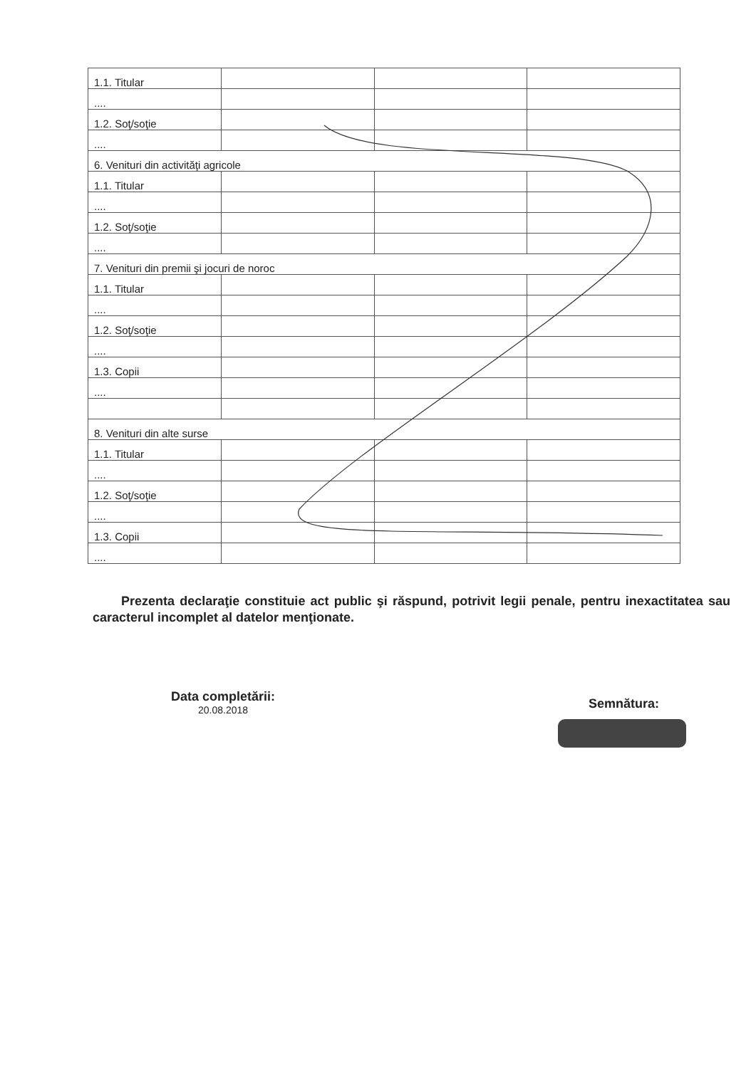| 1.1. Titular | | | |
| .... | | | |
| 1.2. Soţ/soţie | | | |
| .... | | | |
| 6. Venituri din activităţi agricole | | | |
| 1.1. Titular | | | |
| .... | | | |
| 1.2. Soţ/soţie | | | |
| .... | | | |
| 7. Venituri din premii şi jocuri de noroc | | | |
| 1.1. Titular | | | |
| .... | | | |
| 1.2. Soţ/soţie | | | |
| .... | | | |
| 1.3. Copii | | | |
| .... | | | |
| 8. Venituri din alte surse | | | |
| 1.1. Titular | | | |
| .... | | | |
| 1.2. Soţ/soţie | | | |
| .... | | | |
| 1.3. Copii | | | |
| .... | | | |
Prezenta declaraţie constituie act public şi răspund, potrivit legii penale, pentru inexactitatea sau caracterul incomplet al datelor menţionate.
Data completării:
20.08.2018
Semnătura: